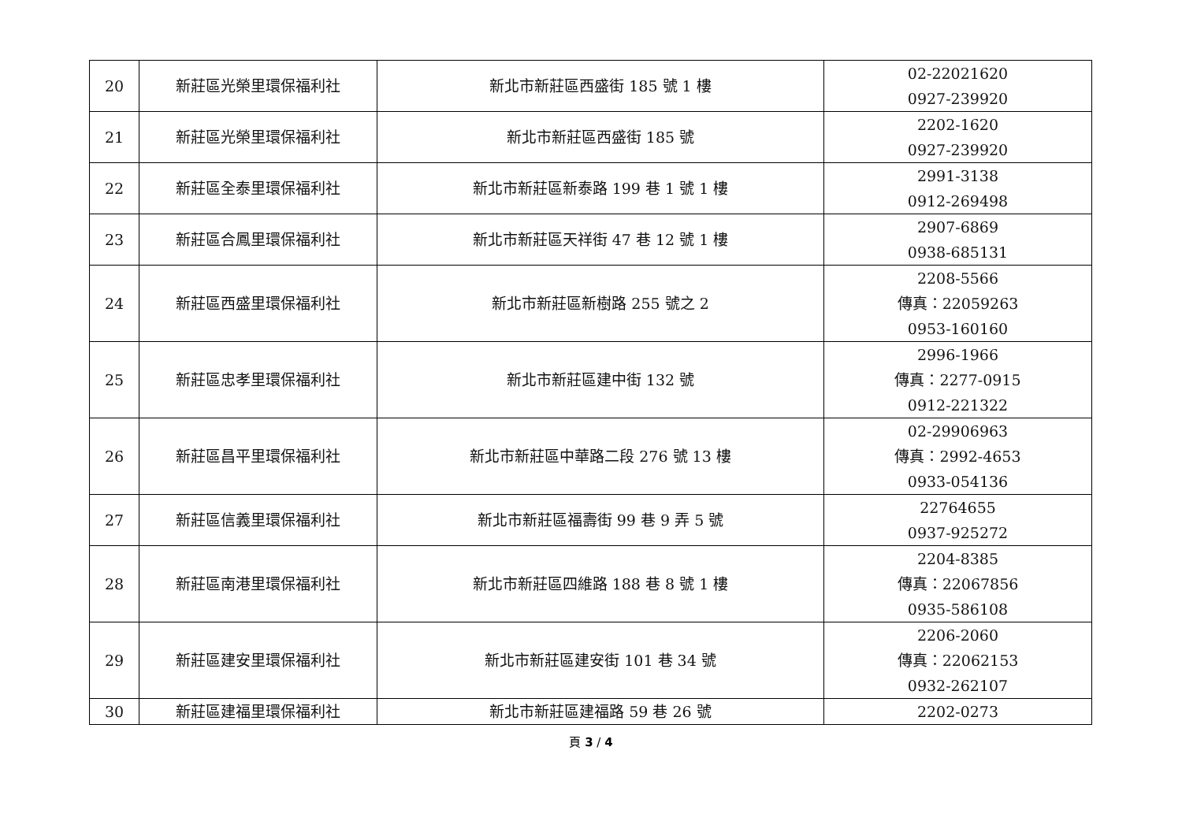| 20 | 新莊區光榮里環保福利社 | 新北市新莊區西盛街 185 號 1 樓 | 02-22021620 0927-239920 |
| 21 | 新莊區光榮里環保福利社 | 新北市新莊區西盛街 185 號 | 2202-1620 0927-239920 |
| 22 | 新莊區全泰里環保福利社 | 新北市新莊區新泰路 199 巷 1 號 1 樓 | 2991-3138 0912-269498 |
| 23 | 新莊區合鳳里環保福利社 | 新北市新莊區天祥街 47 巷 12 號 1 樓 | 2907-6869 0938-685131 |
| 24 | 新莊區西盛里環保福利社 | 新北市新莊區新樹路 255 號之 2 | 2208-5566 傳真：22059263 0953-160160 |
| 25 | 新莊區忠孝里環保福利社 | 新北市新莊區建中街 132 號 | 2996-1966 傳真：2277-0915 0912-221322 |
| 26 | 新莊區昌平里環保福利社 | 新北市新莊區中華路二段 276 號 13 樓 | 02-29906963 傳真：2992-4653 0933-054136 |
| 27 | 新莊區信義里環保福利社 | 新北市新莊區福壽街 99 巷 9 弄 5 號 | 22764655 0937-925272 |
| 28 | 新莊區南港里環保福利社 | 新北市新莊區四維路 188 巷 8 號 1 樓 | 2204-8385 傳真：22067856 0935-586108 |
| 29 | 新莊區建安里環保福利社 | 新北市新莊區建安街 101 巷 34 號 | 2206-2060 傳真：22062153 0932-262107 |
| 30 | 新莊區建福里環保福利社 | 新北市新莊區建福路 59 巷 26 號 | 2202-0273 |
頁 3 / 4